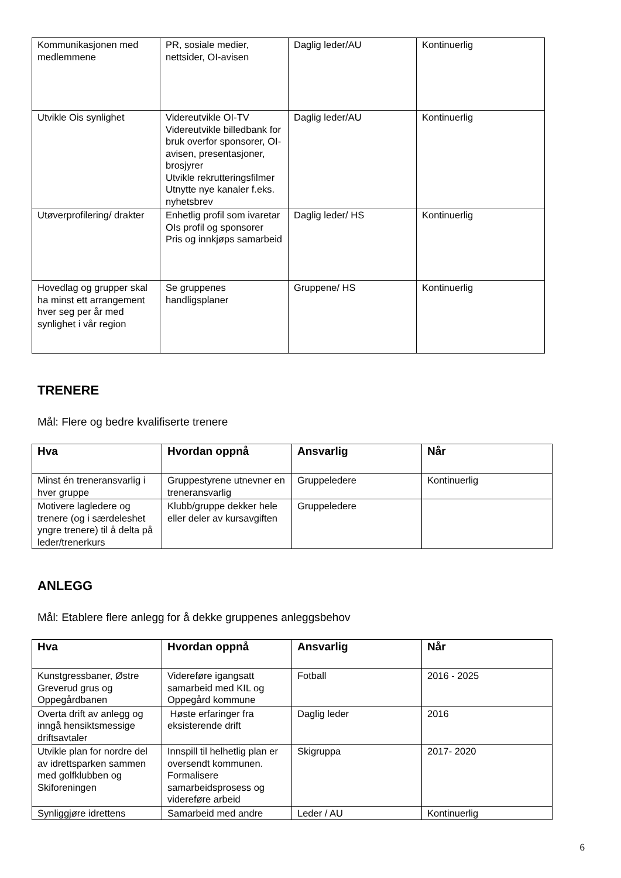| Kommunikasjonen med medlemmene | PR, sosiale medier, nettsider, OI-avisen | Daglig leder/AU | Kontinuerlig |
| Utvikle Ois synlighet | Videreutvikle OI-TV Videreutvikle billedbank for bruk overfor sponsorer, OI-avisen, presentasjoner, brosjyrer Utvikle rekrutteringsfilmer Utnytte nye kanaler f.eks. nyhetsbrev | Daglig leder/AU | Kontinuerlig |
| Utøverprofilering/ drakter | Enhetlig profil som ivaretar OIs profil og sponsorer Pris og innkjøps samarbeid | Daglig leder/ HS | Kontinuerlig |
| Hovedlag og grupper skal ha minst ett arrangement hver seg per år med synlighet i vår region | Se gruppenes handligsplaner | Gruppene/ HS | Kontinuerlig |
TRENERE
Mål: Flere og bedre kvalifiserte trenere
| Hva | Hvordan oppnå | Ansvarlig | Når |
| --- | --- | --- | --- |
| Minst én treneransvarlig i hver gruppe | Gruppestyrene utnevner en treneransvarlig | Gruppeledere | Kontinuerlig |
| Motivere lagledere og trenere (og i særdeleshet yngre trenere) til å delta på leder/trenerkurs | Klubb/gruppe dekker hele eller deler av kursavgiften | Gruppeledere | |
ANLEGG
Mål: Etablere flere anlegg for å dekke gruppenes anleggsbehov
| Hva | Hvordan oppnå | Ansvarlig | Når |
| --- | --- | --- | --- |
| Kunstgressbaner, Østre Greverud grus og Oppegårdbanen | Videreføre igangsatt samarbeid med KIL og Oppegård kommune | Fotball | 2016 - 2025 |
| Overta drift av anlegg og inngå hensiktsmessige driftsavtaler | Høste erfaringer fra eksisterende drift | Daglig leder | 2016 |
| Utvikle plan for nordre del av idrettsparken sammen med golfklubben og Skiforeningen | Innspill til helhetlig plan er oversendt kommunen. Formalisere samarbeidsprosess og videreføre arbeid | Skigruppa | 2017- 2020 |
| Synliggjøre idrettens | Samarbeid med andre | Leder / AU | Kontinuerlig |
6